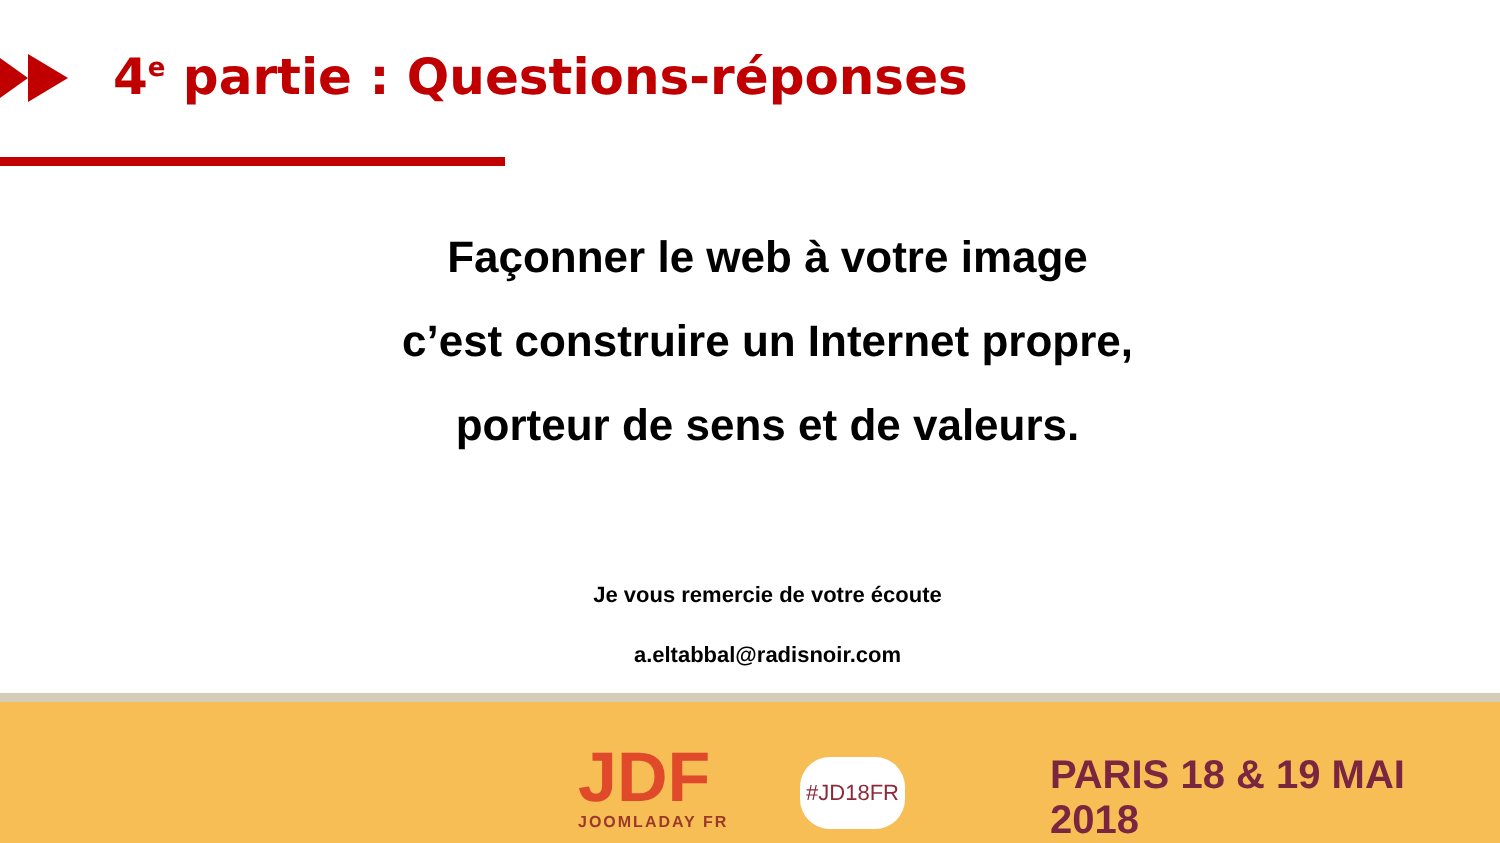4<sup>e</sup> partie : Questions-réponses
Façonner le web à votre image
c’est construire un Internet propre,
porteur de sens et de valeurs.
Je vous remercie de votre écoute
a.eltabbal@radisnoir.com
JDF
JOOMLADAY FR
#JD18FR PARIS 18 & 19 MAI 2018